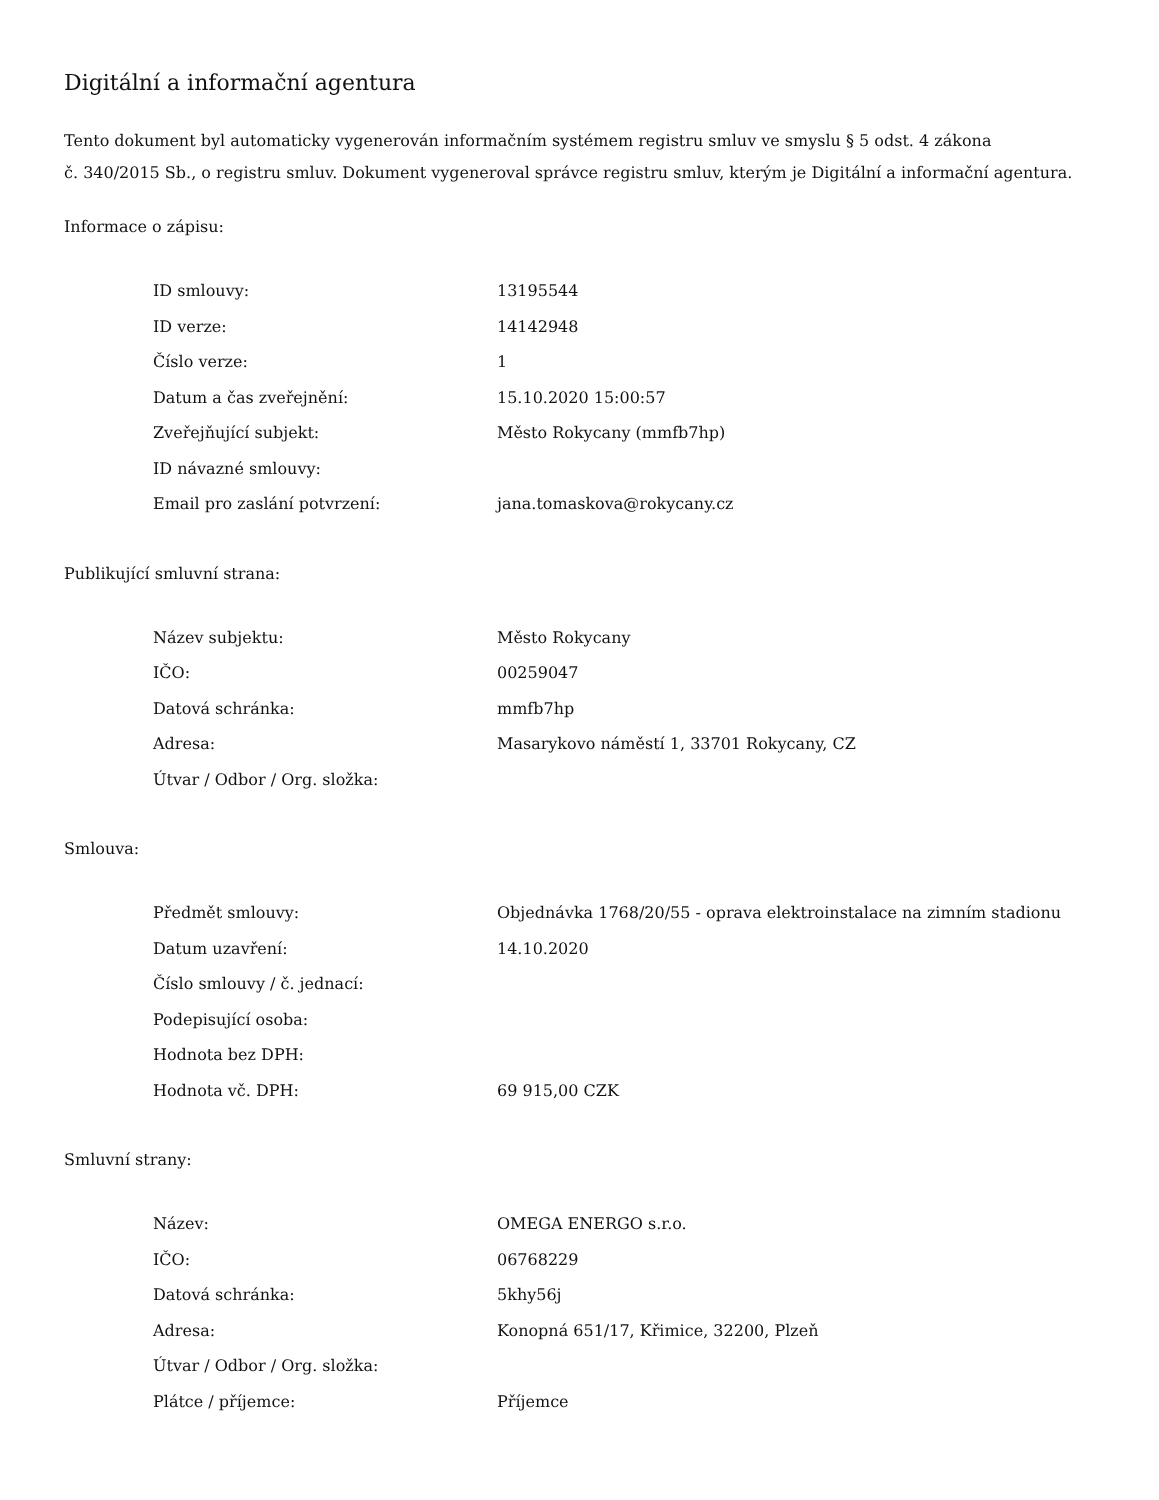Digitální a informační agentura
Tento dokument byl automaticky vygenerován informačním systémem registru smluv ve smyslu § 5 odst. 4 zákona
č. 340/2015 Sb., o registru smluv. Dokument vygeneroval správce registru smluv, kterým je Digitální a informační agentura.
Informace o zápisu:
| ID smlouvy: | 13195544 |
| ID verze: | 14142948 |
| Číslo verze: | 1 |
| Datum a čas zveřejnění: | 15.10.2020 15:00:57 |
| Zveřejňující subjekt: | Město Rokycany (mmfb7hp) |
| ID návazné smlouvy: | |
| Email pro zaslání potvrzení: | jana.tomaskova@rokycany.cz |
Publikující smluvní strana:
| Název subjektu: | Město Rokycany |
| IČO: | 00259047 |
| Datová schránka: | mmfb7hp |
| Adresa: | Masarykovo náměstí 1, 33701 Rokycany, CZ |
| Útvar / Odbor / Org. složka: | |
Smlouva:
| Předmět smlouvy: | Objednávka 1768/20/55 - oprava elektroinstalace na zimním stadionu |
| Datum uzavření: | 14.10.2020 |
| Číslo smlouvy / č. jednací: | |
| Podepisující osoba: | |
| Hodnota bez DPH: | |
| Hodnota vč. DPH: | 69 915,00 CZK |
Smluvní strany:
| Název: | OMEGA ENERGO s.r.o. |
| IČO: | 06768229 |
| Datová schránka: | 5khy56j |
| Adresa: | Konopná 651/17, Křimice, 32200, Plzeň |
| Útvar / Odbor / Org. složka: | |
| Plátce / příjemce: | Příjemce |